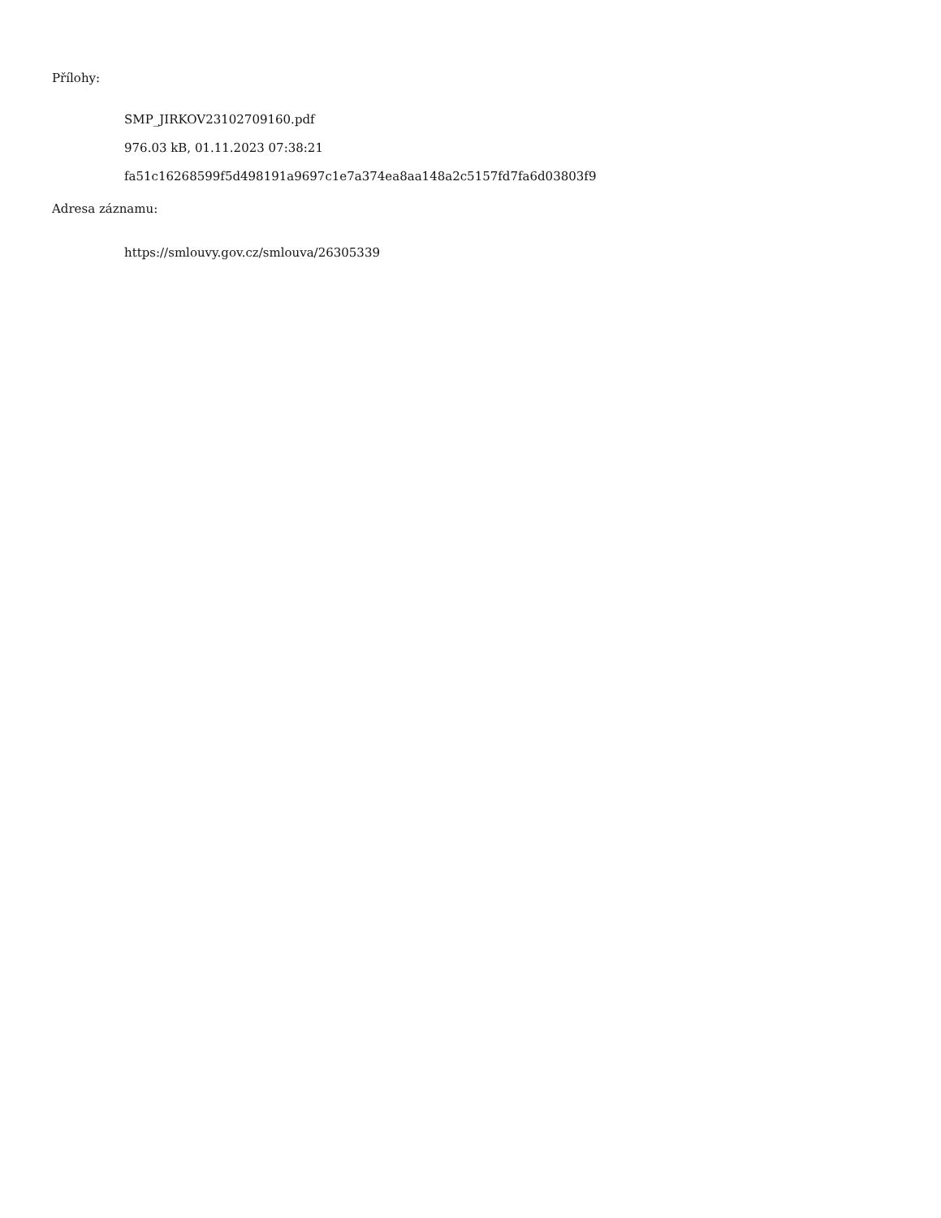Přílohy:
SMP_JIRKOV23102709160.pdf
976.03 kB, 01.11.2023 07:38:21
fa51c16268599f5d498191a9697c1e7a374ea8aa148a2c5157fd7fa6d03803f9
Adresa záznamu:
https://smlouvy.gov.cz/smlouva/26305339